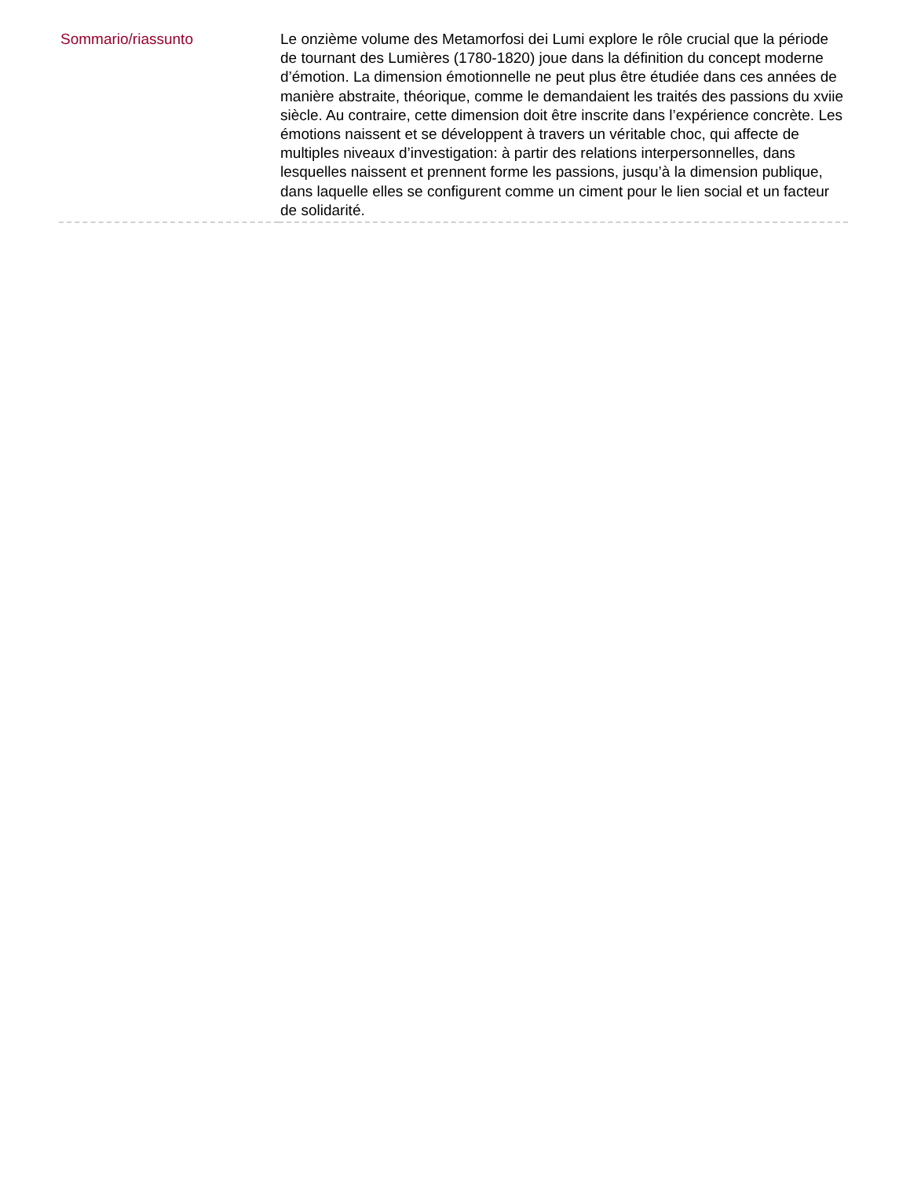| Sommario/riassunto | Le onzième volume des Metamorfosi dei Lumi explore le rôle crucial que la période de tournant des Lumières (1780-1820) joue dans la définition du concept moderne d’émotion. La dimension émotionnelle ne peut plus être étudiée dans ces années de manière abstraite, théorique, comme le demandaient les traités des passions du xviie siècle. Au contraire, cette dimension doit être inscrite dans l’expérience concrète. Les émotions naissent et se développent à travers un véritable choc, qui affecte de multiples niveaux d’investigation: à partir des relations interpersonnelles, dans lesquelles naissent et prennent forme les passions, jusqu’à la dimension publique, dans laquelle elles se configurent comme un ciment pour le lien social et un facteur de solidarité. |